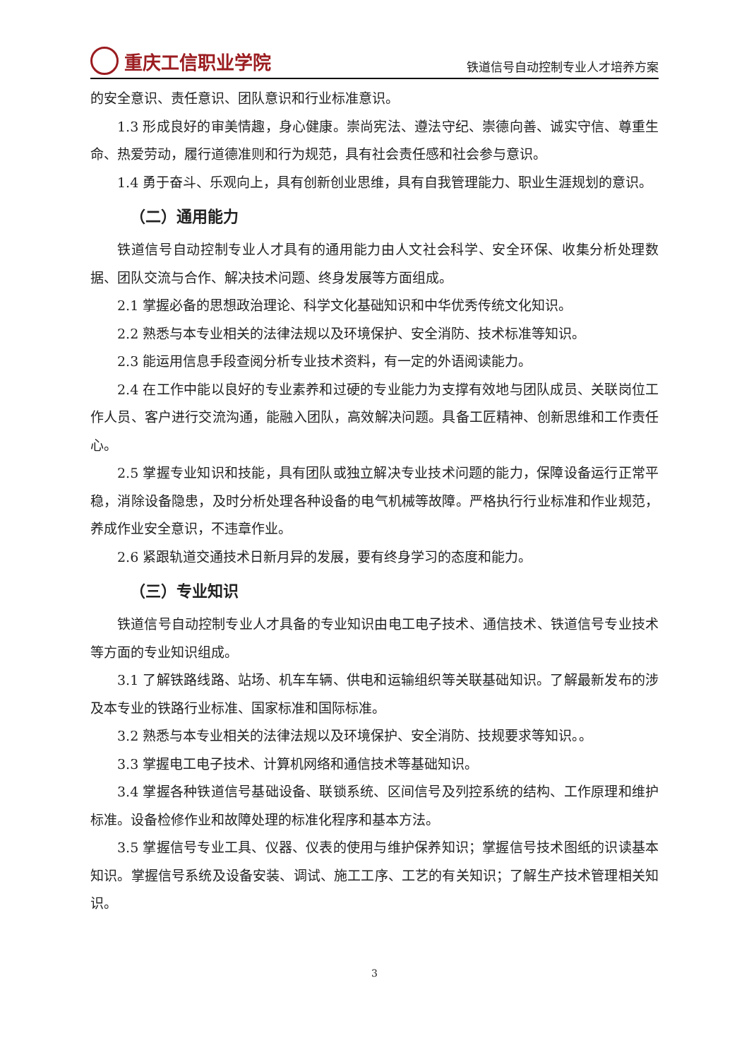重庆工信职业学院
铁道信号自动控制专业人才培养方案
的安全意识、责任意识、团队意识和行业标准意识。
1.3 形成良好的审美情趣，身心健康。崇尚宪法、遵法守纪、崇德向善、诚实守信、尊重生命、热爱劳动，履行道德准则和行为规范，具有社会责任感和社会参与意识。
1.4 勇于奋斗、乐观向上，具有创新创业思维，具有自我管理能力、职业生涯规划的意识。
（二）通用能力
铁道信号自动控制专业人才具有的通用能力由人文社会科学、安全环保、收集分析处理数据、团队交流与合作、解决技术问题、终身发展等方面组成。
2.1 掌握必备的思想政治理论、科学文化基础知识和中华优秀传统文化知识。
2.2 熟悉与本专业相关的法律法规以及环境保护、安全消防、技术标准等知识。
2.3 能运用信息手段查阅分析专业技术资料，有一定的外语阅读能力。
2.4 在工作中能以良好的专业素养和过硬的专业能力为支撑有效地与团队成员、关联岗位工作人员、客户进行交流沟通，能融入团队，高效解决问题。具备工匠精神、创新思维和工作责任心。
2.5 掌握专业知识和技能，具有团队或独立解决专业技术问题的能力，保障设备运行正常平稳，消除设备隐患，及时分析处理各种设备的电气机械等故障。严格执行行业标准和作业规范，养成作业安全意识，不违章作业。
2.6 紧跟轨道交通技术日新月异的发展，要有终身学习的态度和能力。
（三）专业知识
铁道信号自动控制专业人才具备的专业知识由电工电子技术、通信技术、铁道信号专业技术等方面的专业知识组成。
3.1 了解铁路线路、站场、机车车辆、供电和运输组织等关联基础知识。了解最新发布的涉及本专业的铁路行业标准、国家标准和国际标准。
3.2 熟悉与本专业相关的法律法规以及环境保护、安全消防、技规要求等知识。。
3.3 掌握电工电子技术、计算机网络和通信技术等基础知识。
3.4 掌握各种铁道信号基础设备、联锁系统、区间信号及列控系统的结构、工作原理和维护标准。设备检修作业和故障处理的标准化程序和基本方法。
3.5 掌握信号专业工具、仪器、仪表的使用与维护保养知识；掌握信号技术图纸的识读基本知识。掌握信号系统及设备安装、调试、施工工序、工艺的有关知识；了解生产技术管理相关知识。
3